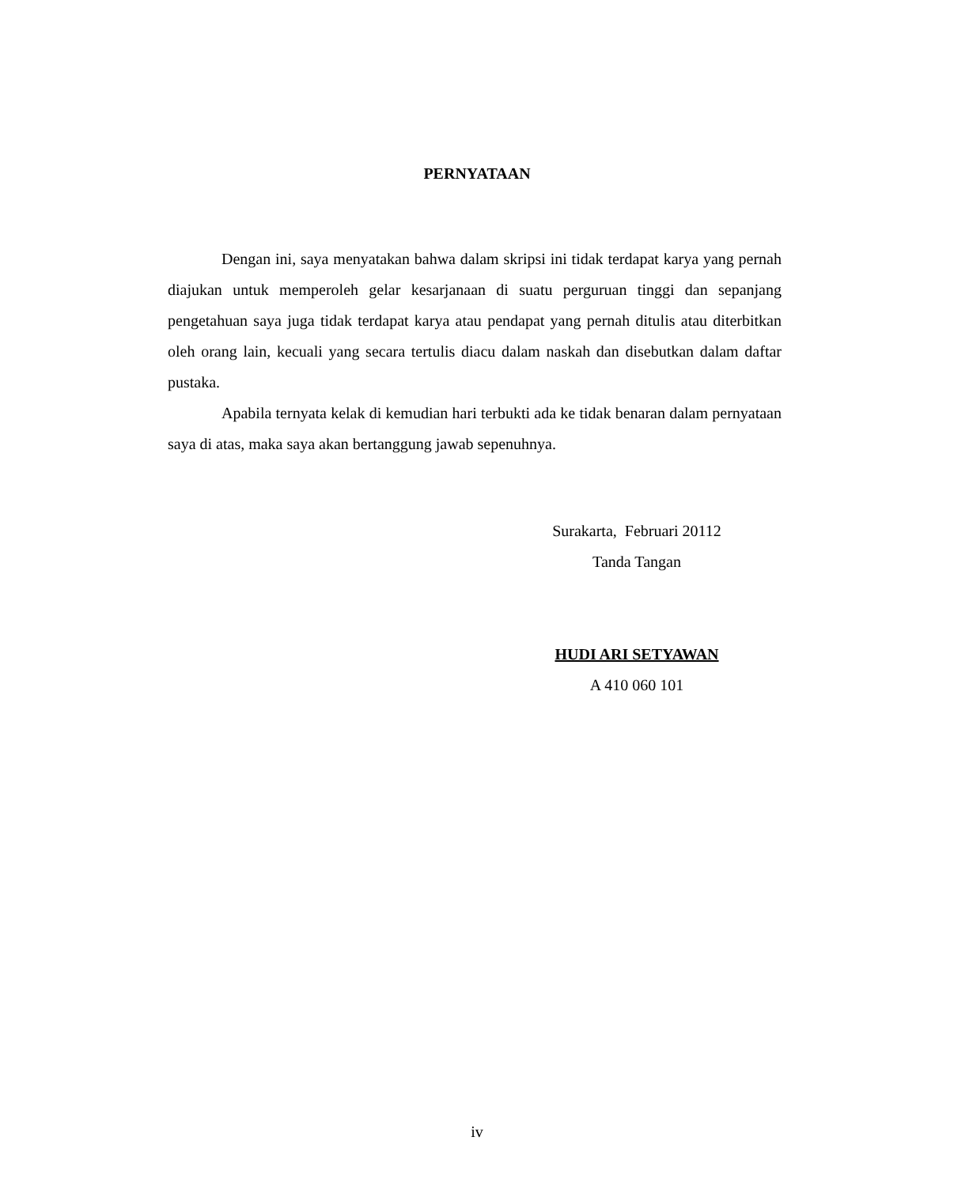PERNYATAAN
Dengan ini, saya menyatakan bahwa dalam skripsi ini tidak terdapat karya yang pernah diajukan untuk memperoleh gelar kesarjanaan di suatu perguruan tinggi dan sepanjang pengetahuan saya juga tidak terdapat karya atau pendapat yang pernah ditulis atau diterbitkan oleh orang lain, kecuali yang secara tertulis diacu dalam naskah dan disebutkan dalam daftar pustaka.
Apabila ternyata kelak di kemudian hari terbukti ada ke tidak benaran dalam pernyataan saya di atas, maka saya akan bertanggung jawab sepenuhnya.
Surakarta, Februari 20112
Tanda Tangan
HUDI ARI SETYAWAN
A 410 060 101
iv